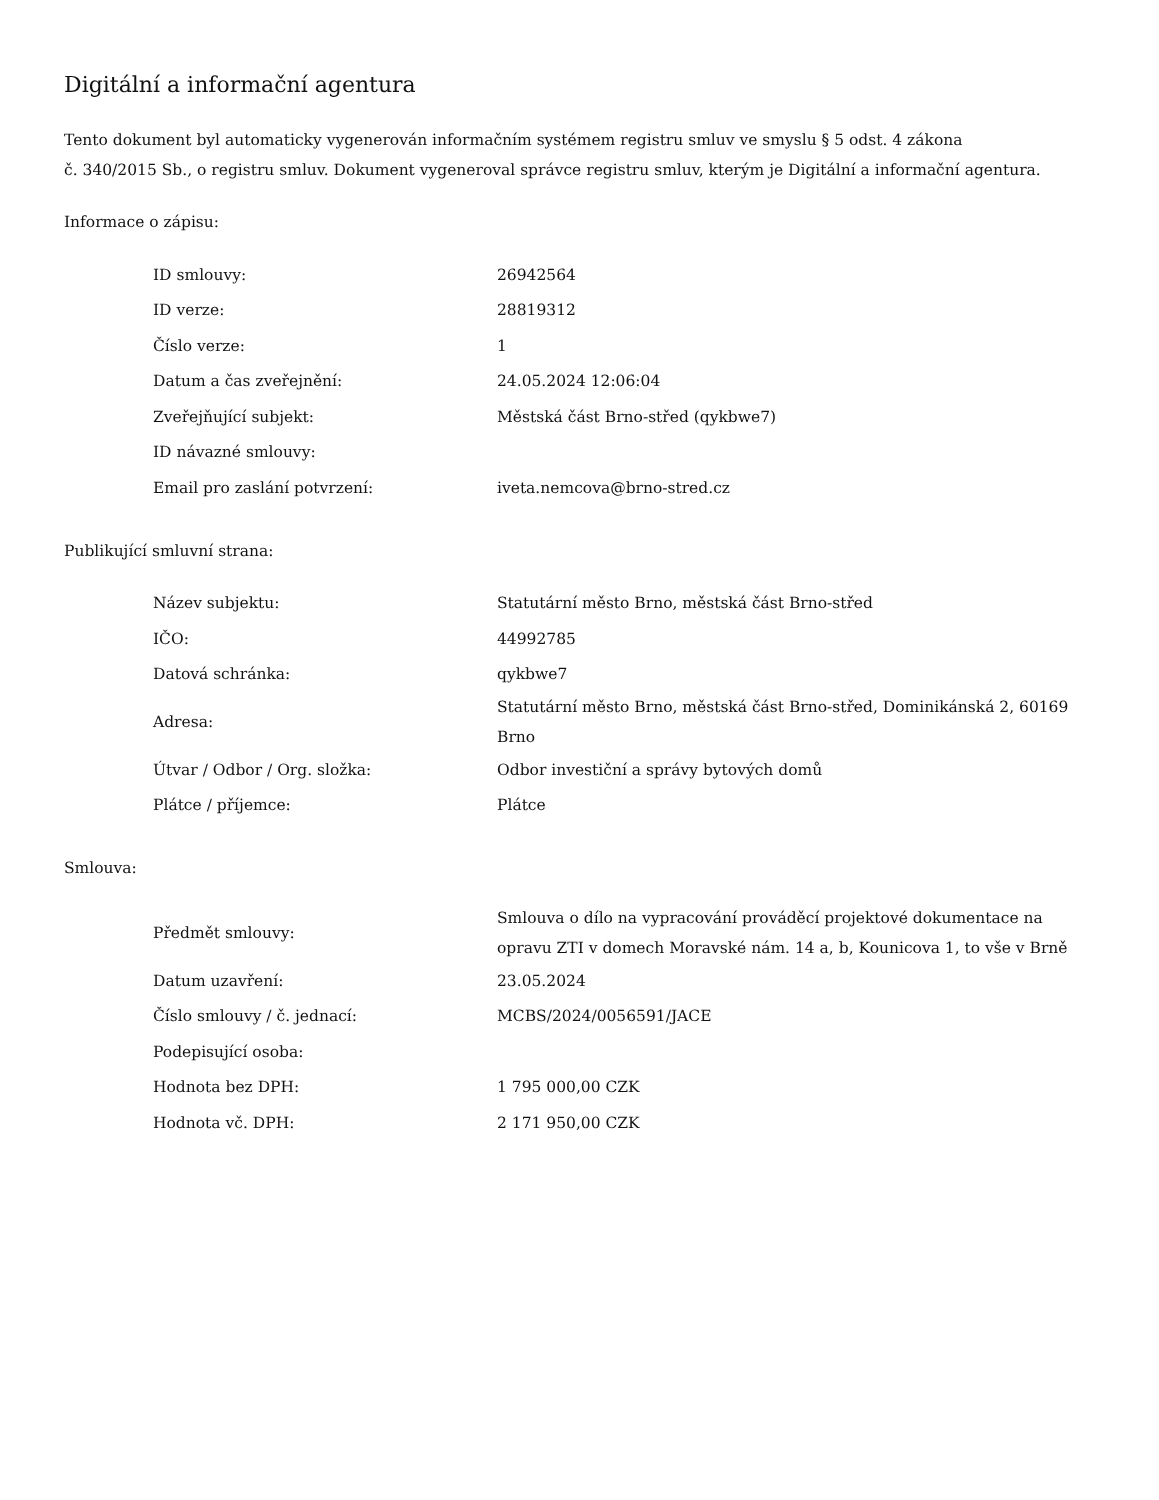Digitální a informační agentura
Tento dokument byl automaticky vygenerován informačním systémem registru smluv ve smyslu § 5 odst. 4 zákona
č. 340/2015 Sb., o registru smluv. Dokument vygeneroval správce registru smluv, kterým je Digitální a informační agentura.
Informace o zápisu:
| ID smlouvy: | 26942564 |
| ID verze: | 28819312 |
| Číslo verze: | 1 |
| Datum a čas zveřejnění: | 24.05.2024 12:06:04 |
| Zveřejňující subjekt: | Městská část Brno-střed (qykbwe7) |
| ID návazné smlouvy: | |
| Email pro zaslání potvrzení: | iveta.nemcova@brno-stred.cz |
Publikující smluvní strana:
| Název subjektu: | Statutární město Brno, městská část Brno-střed |
| IČO: | 44992785 |
| Datová schránka: | qykbwe7 |
| Adresa: | Statutární město Brno, městská část Brno-střed, Dominikánská 2, 60169 Brno |
| Útvar / Odbor / Org. složka: | Odbor investiční a správy bytových domů |
| Plátce / příjemce: | Plátce |
Smlouva:
| Předmět smlouvy: | Smlouva o dílo na vypracování prováděcí projektové dokumentace na opravu ZTI v domech Moravské nám. 14 a, b, Kounicova 1, to vše v Brně |
| Datum uzavření: | 23.05.2024 |
| Číslo smlouvy / č. jednací: | MCBS/2024/0056591/JACE |
| Podepisující osoba: | |
| Hodnota bez DPH: | 1 795 000,00 CZK |
| Hodnota vč. DPH: | 2 171 950,00 CZK |